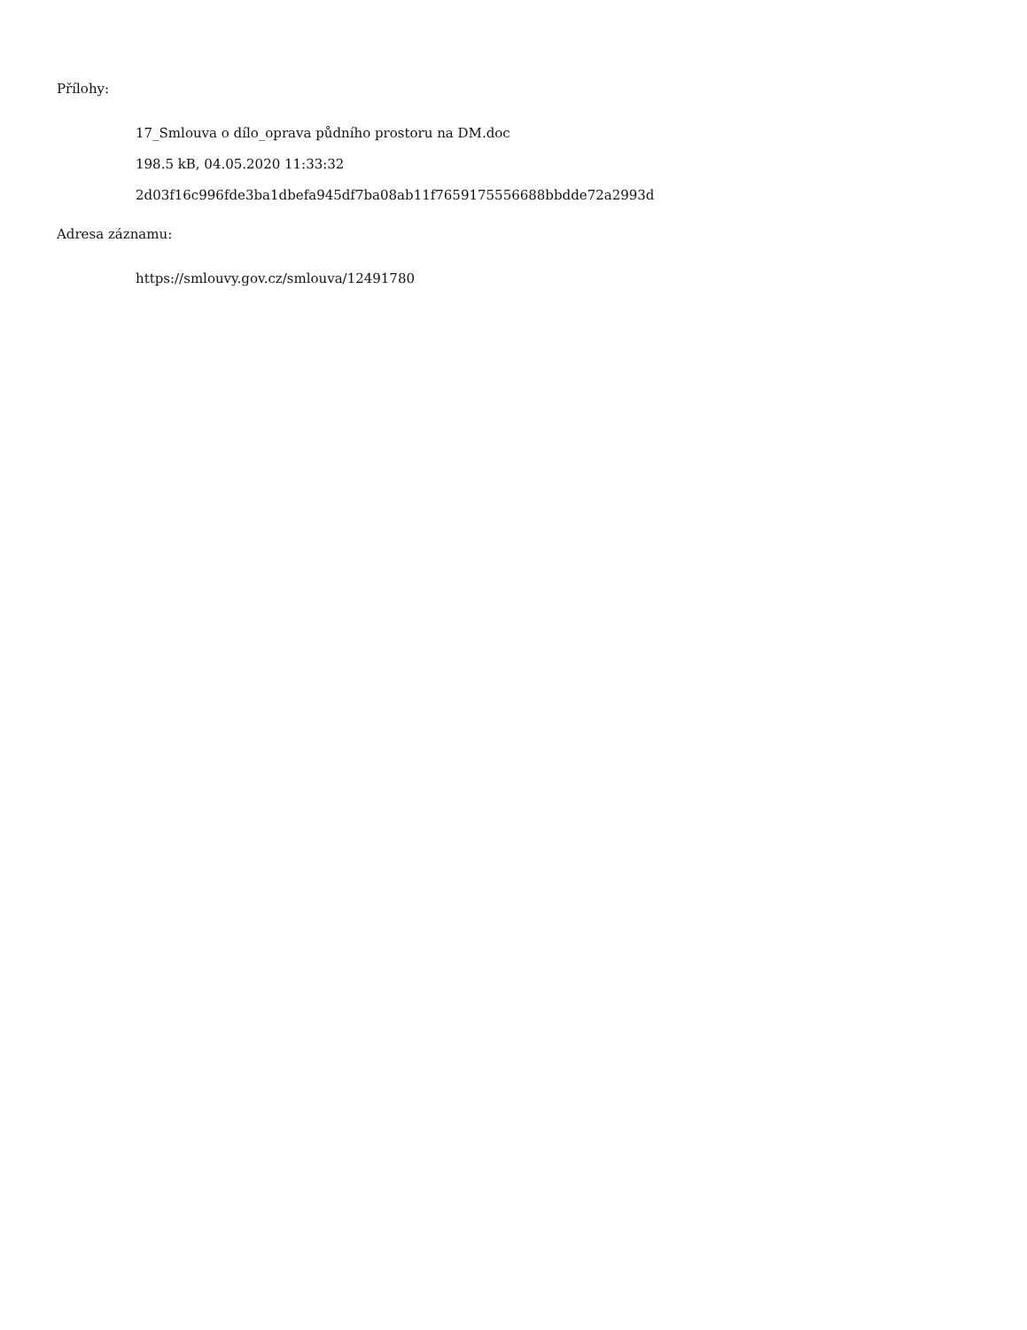Přílohy:
17_Smlouva o dílo_oprava půdního prostoru na DM.doc
198.5 kB, 04.05.2020 11:33:32
2d03f16c996fde3ba1dbefa945df7ba08ab11f7659175556688bbdde72a2993d
Adresa záznamu:
https://smlouvy.gov.cz/smlouva/12491780